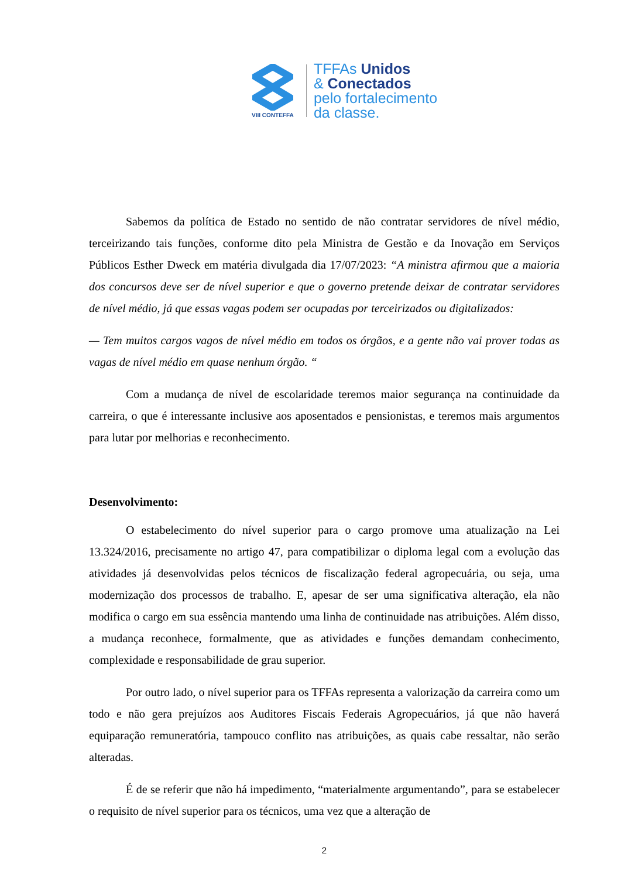VIII CONTEFFA
TFFAs Unidos
& Conectados
pelo fortalecimento
da classe.
Sabemos da política de Estado no sentido de não contratar servidores de nível médio, terceirizando tais funções, conforme dito pela Ministra de Gestão e da Inovação em Serviços Públicos Esther Dweck em matéria divulgada dia 17/07/2023: “A ministra afirmou que a maioria dos concursos deve ser de nível superior e que o governo pretende deixar de contratar servidores de nível médio, já que essas vagas podem ser ocupadas por terceirizados ou digitalizados:
— Tem muitos cargos vagos de nível médio em todos os órgãos, e a gente não vai prover todas as vagas de nível médio em quase nenhum órgão. “
Com a mudança de nível de escolaridade teremos maior segurança na continuidade da carreira, o que é interessante inclusive aos aposentados e pensionistas, e teremos mais argumentos para lutar por melhorias e reconhecimento.
Desenvolvimento:
O estabelecimento do nível superior para o cargo promove uma atualização na Lei 13.324/2016, precisamente no artigo 47, para compatibilizar o diploma legal com a evolução das atividades já desenvolvidas pelos técnicos de fiscalização federal agropecuária, ou seja, uma modernização dos processos de trabalho. E, apesar de ser uma significativa alteração, ela não modifica o cargo em sua essência mantendo uma linha de continuidade nas atribuições. Além disso, a mudança reconhece, formalmente, que as atividades e funções demandam conhecimento, complexidade e responsabilidade de grau superior.
Por outro lado, o nível superior para os TFFAs representa a valorização da carreira como um todo e não gera prejuízos aos Auditores Fiscais Federais Agropecuários, já que não haverá equiparação remuneratória, tampouco conflito nas atribuições, as quais cabe ressaltar, não serão alteradas.
É de se referir que não há impedimento, “materialmente argumentando”, para se estabelecer o requisito de nível superior para os técnicos, uma vez que a alteração de
2